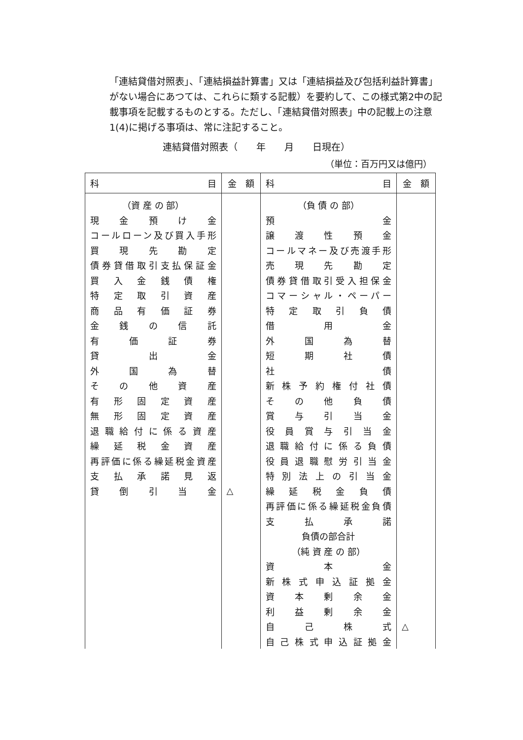「連結貸借対照表」、「連結損益計算書」又は「連結損益及び包括利益計算書」がない場合にあつては、これらに類する記載）を要約して、この様式第2中の記載事項を記載するものとする。ただし、「連結貸借対照表」中の記載上の注意1(4)に掲げる事項は、常に注記すること。
連結貸借対照表（　　年　　月　　日現在）
（単位：百万円又は億円）
| 科 目 | 金 額 | 科 目 | 金 額 |
| --- | --- | --- | --- |
| （資 産 の 部） | | （負 債 の 部） | |
| 現金預け金 | | 預金 | |
| コールローン及び買入手形 | | 譲渡性預金 | |
| 買現先勘定 | | コールマネー及び売渡手形 | |
| 債券貸借取引支払保証金 | | 売現先勘定 | |
| 買入金銭債権 | | 債券貸借取引受入担保金 | |
| 特定取引資産 | | コマーシャル・ペーパー | |
| 商品有価証券 | | 特定取引負債 | |
| 金銭の信託 | | 借用金 | |
| 有価証券 | | 外国為替 | |
| 貸出金 | | 短期社債 | |
| 外国為替 | | 社債 | |
| その他資産 | | 新株予約権付社債 | |
| 有形固定資産 | | その他負債 | |
| 無形固定資産 | | 賞与引当金 | |
| 退職給付に係る資産 | | 役員賞与引当金 | |
| 繰延税金資産 | | 退職給付に係る負債 | |
| 再評価に係る繰延税金資産 | | 役員退職慰労引当金 | |
| 支払承諾見返 | | 特別法上の引当金 | |
| 貸倒引当金 | △ | 繰延税金負債 | |
| | | 再評価に係る繰延税金負債 | |
| | | 支払承諾 | |
| | | 負債の部合計 | |
| | | （純 資 産 の 部） | |
| | | 資本金 | |
| | | 新株式申込証拠金 | |
| | | 資本剰余金 | |
| | | 利益剰余金 | |
| | | 自己株式 | △ |
| | | 自己株式申込証拠金 | |